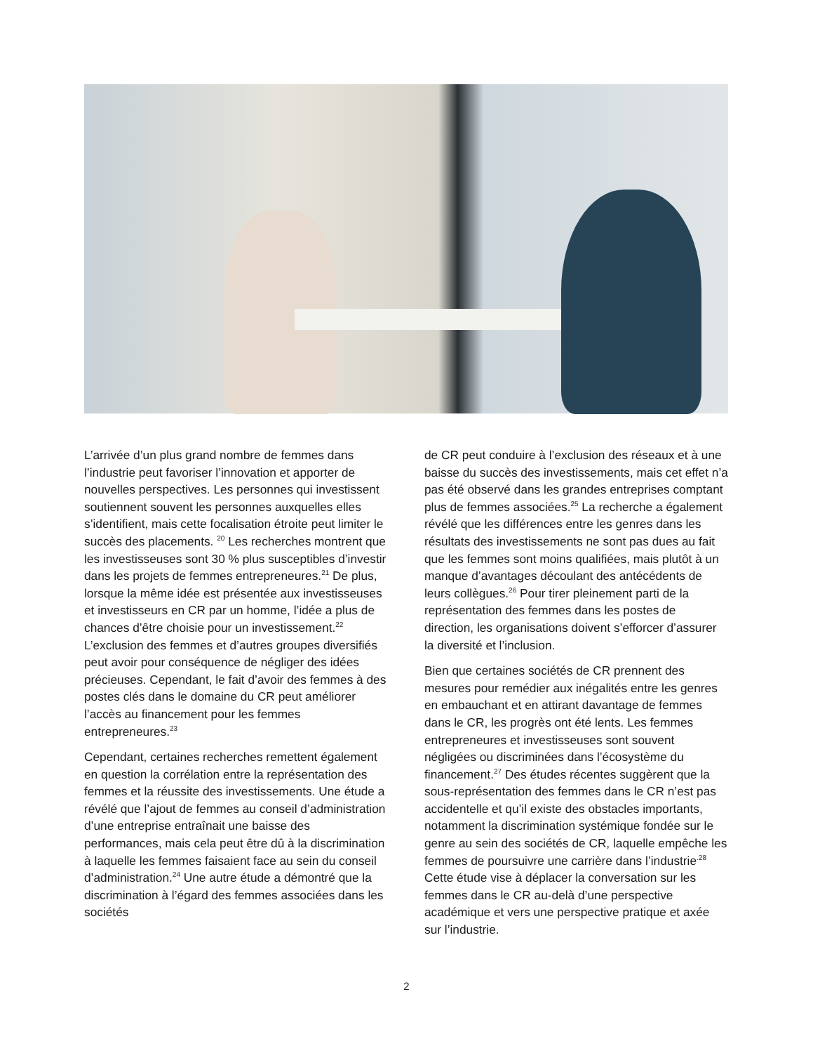L’arrivée d’un plus grand nombre de femmes dans l’industrie peut favoriser l’innovation et apporter de nouvelles perspectives. Les personnes qui investissent soutiennent souvent les personnes auxquelles elles s’identifient, mais cette focalisation étroite peut limiter le succès des placements. <sup>20</sup> Les recherches montrent que les investisseuses sont 30 % plus susceptibles d’investir dans les projets de femmes entrepreneures.<sup>21</sup> De plus, lorsque la même idée est présentée aux investisseuses et investisseurs en CR par un homme, l’idée a plus de chances d’être choisie pour un investissement.<sup>22</sup> L’exclusion des femmes et d’autres groupes diversifiés peut avoir pour conséquence de négliger des idées précieuses. Cependant, le fait d’avoir des femmes à des postes clés dans le domaine du CR peut améliorer l’accès au financement pour les femmes entrepreneures.<sup>23</sup>
Cependant, certaines recherches remettent également en question la corrélation entre la représentation des femmes et la réussite des investissements. Une étude a révélé que l’ajout de femmes au conseil d’administration d’une entreprise entraînait une baisse des performances, mais cela peut être dû à la discrimination à laquelle les femmes faisaient face au sein du conseil d’administration.<sup>24</sup> Une autre étude a démontré que la discrimination à l’égard des femmes associées dans les sociétés
de CR peut conduire à l’exclusion des réseaux et à une baisse du succès des investissements, mais cet effet n’a pas été observé dans les grandes entreprises comptant plus de femmes associées.<sup>25</sup> La recherche a également révélé que les différences entre les genres dans les résultats des investissements ne sont pas dues au fait que les femmes sont moins qualifiées, mais plutôt à un manque d’avantages découlant des antécédents de leurs collègues.<sup>26</sup> Pour tirer pleinement parti de la représentation des femmes dans les postes de direction, les organisations doivent s’efforcer d’assurer la diversité et l’inclusion.
Bien que certaines sociétés de CR prennent des mesures pour remédier aux inégalités entre les genres en embauchant et en attirant davantage de femmes dans le CR, les progrès ont été lents. Les femmes entrepreneures et investisseuses sont souvent négligées ou discriminées dans l’écosystème du financement.<sup>27</sup> Des études récentes suggèrent que la sous-représentation des femmes dans le CR n’est pas accidentelle et qu’il existe des obstacles importants, notamment la discrimination systémique fondée sur le genre au sein des sociétés de CR, laquelle empêche les femmes de poursuivre une carrière dans l’industrie<sup>.28</sup> Cette étude vise à déplacer la conversation sur les femmes dans le CR au-delà d’une perspective académique et vers une perspective pratique et axée sur l’industrie.
2